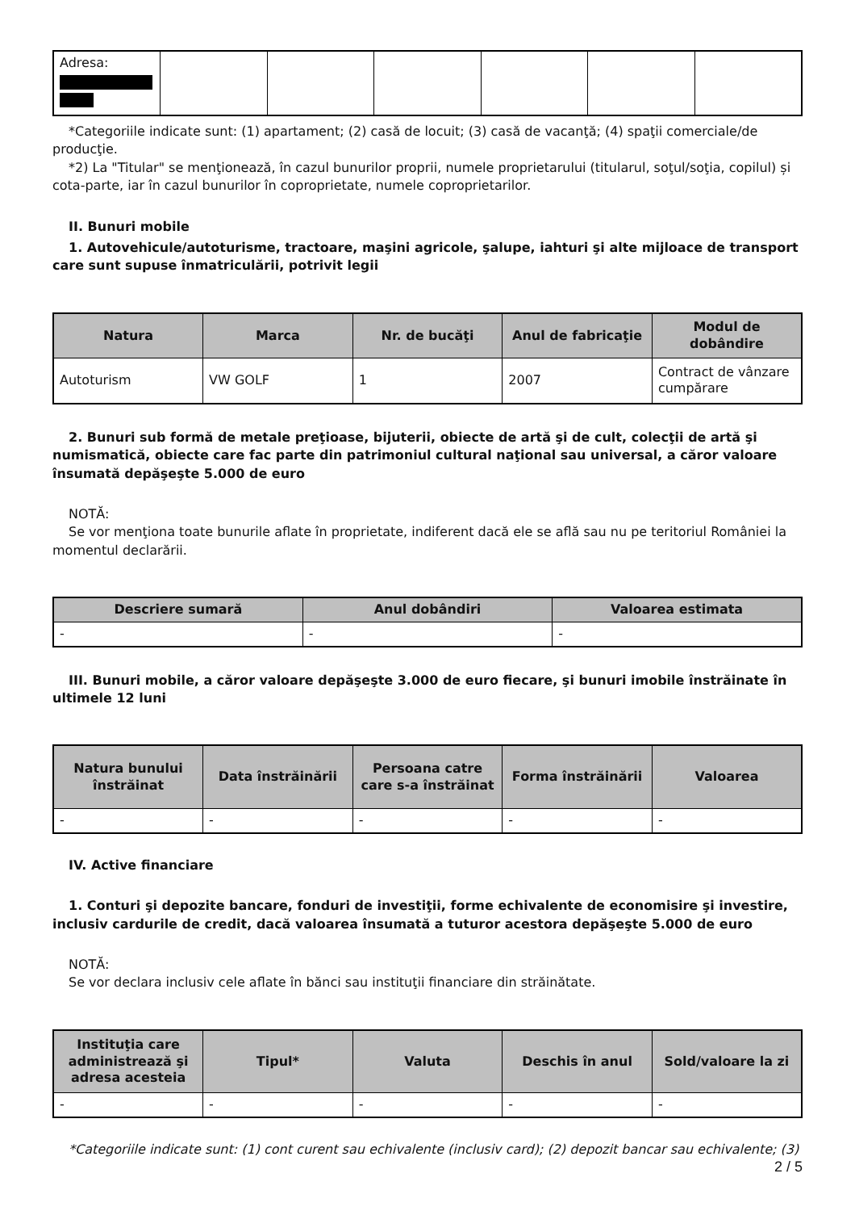| Adresa: | | | | | | |
*Categoriile indicate sunt: (1) apartament; (2) casă de locuit; (3) casă de vacanţă; (4) spaţii comerciale/de producţie.
*2) La "Titular" se menţionează, în cazul bunurilor proprii, numele proprietarului (titularul, soţul/soţia, copilul) și cota-parte, iar în cazul bunurilor în coproprietate, numele coproprietarilor.
II. Bunuri mobile
1. Autovehicule/autoturisme, tractoare, maşini agricole, şalupe, iahturi şi alte mijloace de transport care sunt supuse înmatriculării, potrivit legii
| Natura | Marca | Nr. de bucăţi | Anul de fabricaţie | Modul de dobândire |
| --- | --- | --- | --- | --- |
| Autoturism | VW GOLF | 1 | 2007 | Contract de vânzare cumpărare |
2. Bunuri sub formă de metale preţioase, bijuterii, obiecte de artă şi de cult, colecţii de artă şi numismatică, obiecte care fac parte din patrimoniul cultural naţional sau universal, a căror valoare însumată depăşeşte 5.000 de euro
NOTĂ:
Se vor menţiona toate bunurile aflate în proprietate, indiferent dacă ele se află sau nu pe teritoriul României la momentul declarării.
| Descriere sumară | Anul dobândiri | Valoarea estimata |
| --- | --- | --- |
| - | - | - |
III. Bunuri mobile, a căror valoare depăşeşte 3.000 de euro fiecare, şi bunuri imobile înstrăinate în ultimele 12 luni
| Natura bunului înstrăinat | Data înstrăinării | Persoana catre care s-a înstrăinat | Forma înstrăinării | Valoarea |
| --- | --- | --- | --- | --- |
| - | - | - | - | - |
IV. Active financiare
1. Conturi şi depozite bancare, fonduri de investiţii, forme echivalente de economisire şi investire, inclusiv cardurile de credit, dacă valoarea însumată a tuturor acestora depăşeşte 5.000 de euro
NOTĂ:
Se vor declara inclusiv cele aflate în bănci sau instituţii financiare din străinătate.
| Instituţia care administrează şi adresa acesteia | Tipul* | Valuta | Deschis în anul | Sold/valoare la zi |
| --- | --- | --- | --- | --- |
| - | - | - | - | - |
*Categoriile indicate sunt: (1) cont curent sau echivalente (inclusiv card); (2) depozit bancar sau echivalente; (3)
2 / 5